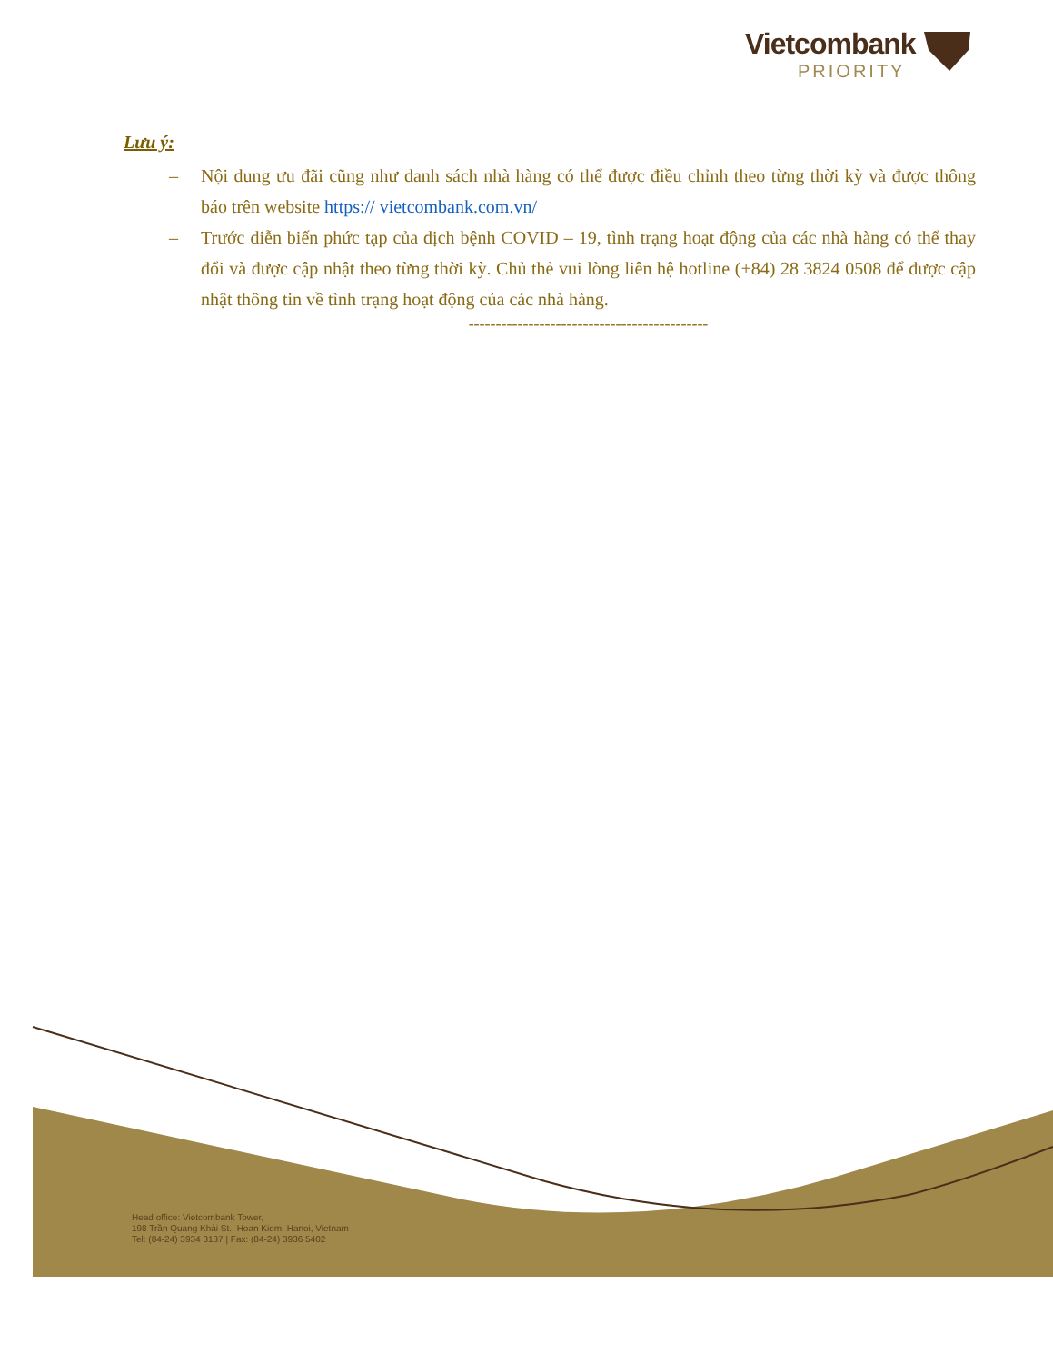Vietcombank
PRIORITY
Lưu ý:
– Nội dung ưu đãi cũng như danh sách nhà hàng có thể được điều chỉnh theo từng thời kỳ và được thông báo trên website https:// vietcombank.com.vn/
– Trước diễn biến phức tạp của dịch bệnh COVID – 19, tình trạng hoạt động của các nhà hàng có thể thay đổi và được cập nhật theo từng thời kỳ. Chủ thẻ vui lòng liên hệ hotline (+84) 28 3824 0508 để được cập nhật thông tin về tình trạng hoạt động của các nhà hàng.
--------------------------------------------
Head office: Vietcombank Tower,
198 Trần Quang Khải St., Hoan Kiem, Hanoi, Vietnam
Tel: (84-24) 3934 3137 | Fax: (84-24) 3936 5402